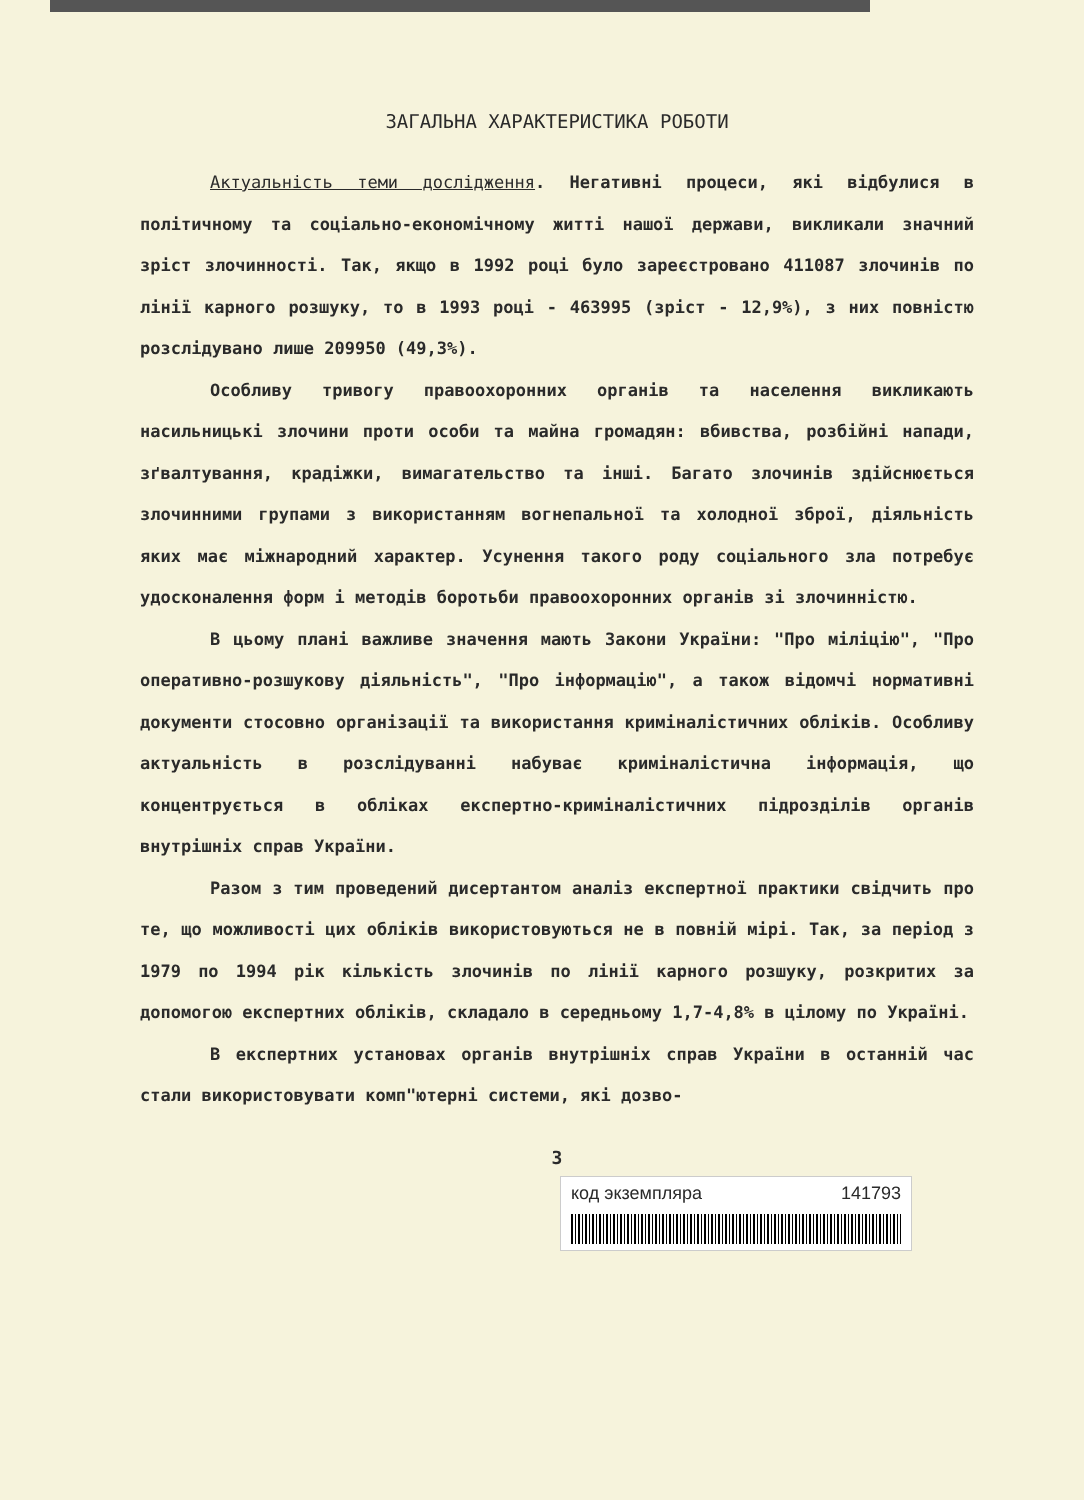ЗАГАЛЬНА ХАРАКТЕРИСТИКА РОБОТИ
Актуальність теми дослідження. Негативні процеси, які відбулися в політичному та соціально-економічному житті нашої держави, викликали значний зріст злочинності. Так, якщо в 1992 році було зареєстровано 411087 злочинів по лінії карного розшуку, то в 1993 році - 463995 (зріст - 12,9%), з них повністю розслідувано лише 209950 (49,3%).
Особливу тривогу правоохоронних органів та населення викликають насильницькі злочини проти особи та майна громадян: вбивства, розбійні напади, зґвалтування, крадіжки, вимагательство та інші. Багато злочинів здійснюється злочинними групами з використанням вогнепальної та холодної зброї, діяльність яких має міжнародний характер. Усунення такого роду соціального зла потребує удосконалення форм і методів боротьби правоохоронних органів зі злочинністю.
В цьому плані важливе значення мають Закони України: "Про міліцію", "Про оперативно-розшукову діяльність", "Про інформацію", а також відомчі нормативні документи стосовно організації та використання криміналістичних обліків. Особливу актуальність в розслідуванні набуває криміналістична інформація, що концентрується в обліках експертно-криміналістичних підрозділів органів внутрішніх справ України.
Разом з тим проведений дисертантом аналіз експертної практики свідчить про те, що можливості цих обліків використовуються не в повній мірі. Так, за період з 1979 по 1994 рік кількість злочинів по лінії карного розшуку, розкритих за допомогою експертних обліків, складало в середньому 1,7-4,8% в цілому по Україні.
В експертних установах органів внутрішніх справ України в останній час стали використовувати комп"ютерні системи, які дозво-
3
код экземпляра 141793